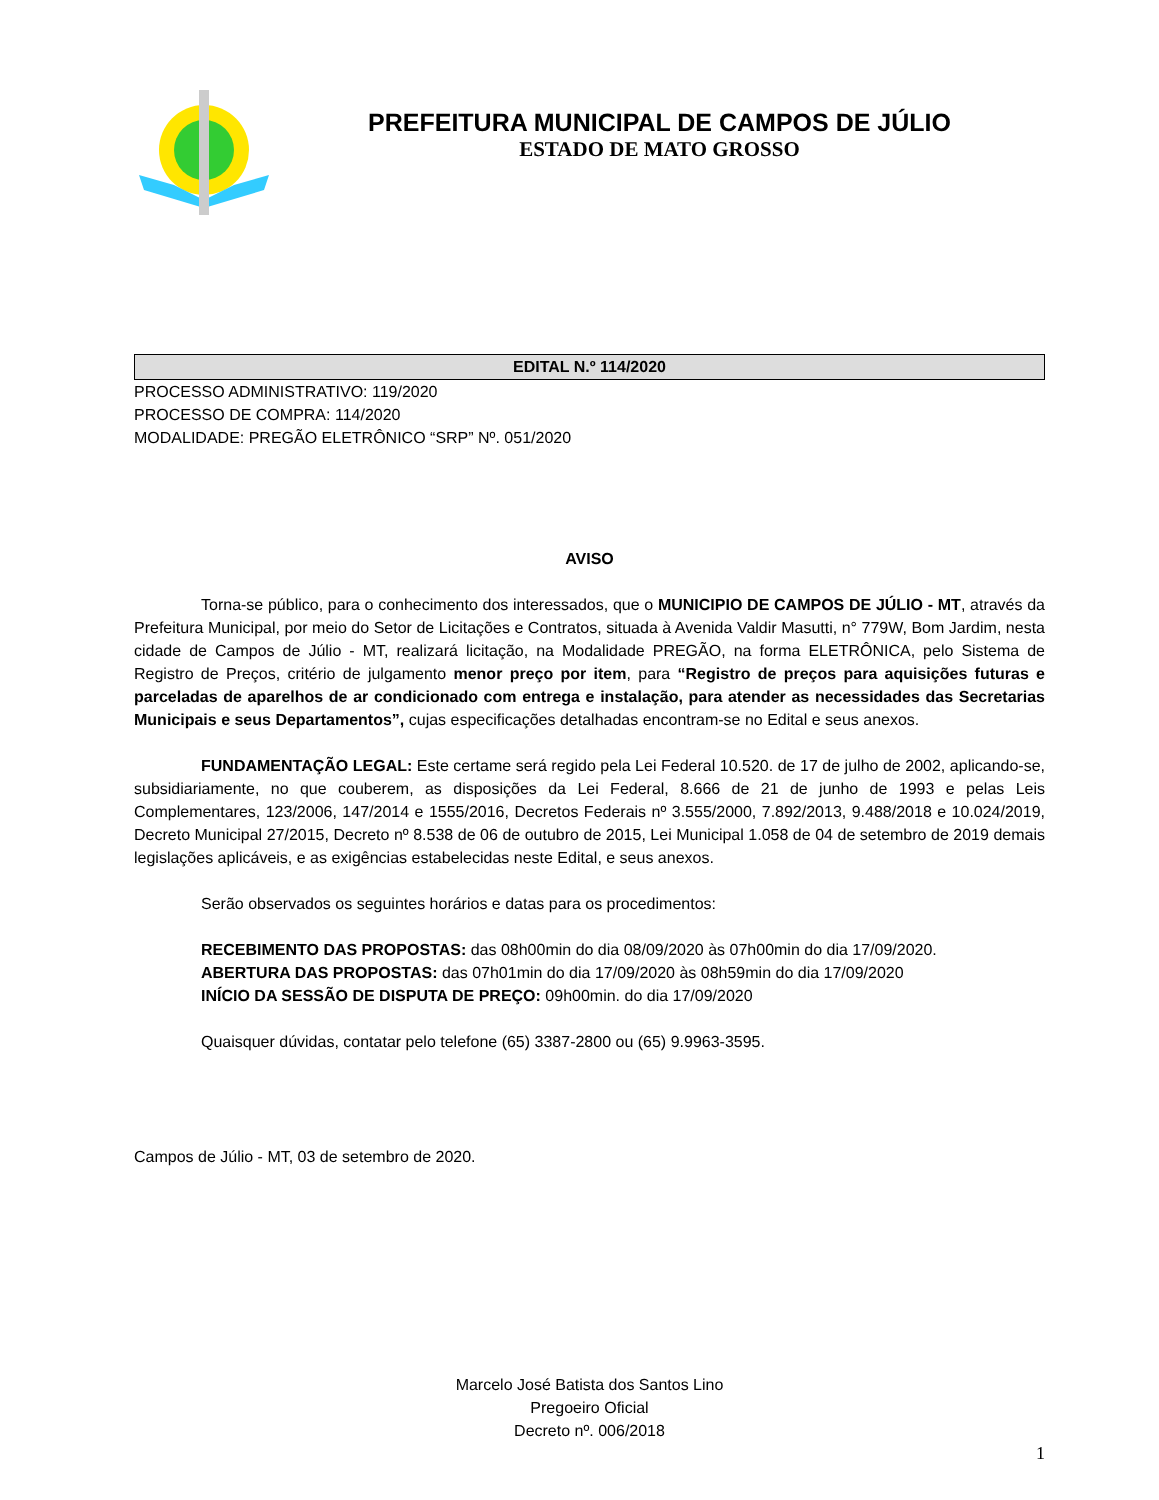PREFEITURA MUNICIPAL DE CAMPOS DE JÚLIO
ESTADO DE MATO GROSSO
EDITAL N.º 114/2020
PROCESSO ADMINISTRATIVO: 119/2020
PROCESSO DE COMPRA: 114/2020
MODALIDADE: PREGÃO ELETRÔNICO “SRP” Nº. 051/2020
AVISO
Torna-se público, para o conhecimento dos interessados, que o MUNICIPIO DE CAMPOS DE JÚLIO - MT, através da Prefeitura Municipal, por meio do Setor de Licitações e Contratos, situada à Avenida Valdir Masutti, n° 779W, Bom Jardim, nesta cidade de Campos de Júlio - MT, realizará licitação, na Modalidade PREGÃO, na forma ELETRÔNICA, pelo Sistema de Registro de Preços, critério de julgamento menor preço por item, para “Registro de preços para aquisições futuras e parceladas de aparelhos de ar condicionado com entrega e instalação, para atender as necessidades das Secretarias Municipais e seus Departamentos”, cujas especificações detalhadas encontram-se no Edital e seus anexos.
FUNDAMENTAÇÃO LEGAL: Este certame será regido pela Lei Federal 10.520. de 17 de julho de 2002, aplicando-se, subsidiariamente, no que couberem, as disposições da Lei Federal, 8.666 de 21 de junho de 1993 e pelas Leis Complementares, 123/2006, 147/2014 e 1555/2016, Decretos Federais nº 3.555/2000, 7.892/2013, 9.488/2018 e 10.024/2019, Decreto Municipal 27/2015, Decreto nº 8.538 de 06 de outubro de 2015, Lei Municipal 1.058 de 04 de setembro de 2019 demais legislações aplicáveis, e as exigências estabelecidas neste Edital, e seus anexos.
Serão observados os seguintes horários e datas para os procedimentos:
RECEBIMENTO DAS PROPOSTAS: das 08h00min do dia 08/09/2020 às 07h00min do dia 17/09/2020.
ABERTURA DAS PROPOSTAS: das 07h01min do dia 17/09/2020 às 08h59min do dia 17/09/2020
INÍCIO DA SESSÃO DE DISPUTA DE PREÇO: 09h00min. do dia 17/09/2020
Quaisquer dúvidas, contatar pelo telefone (65) 3387-2800 ou (65) 9.9963-3595.
Campos de Júlio - MT, 03 de setembro de 2020.
Marcelo José Batista dos Santos Lino
Pregoeiro Oficial
Decreto nº. 006/2018
1